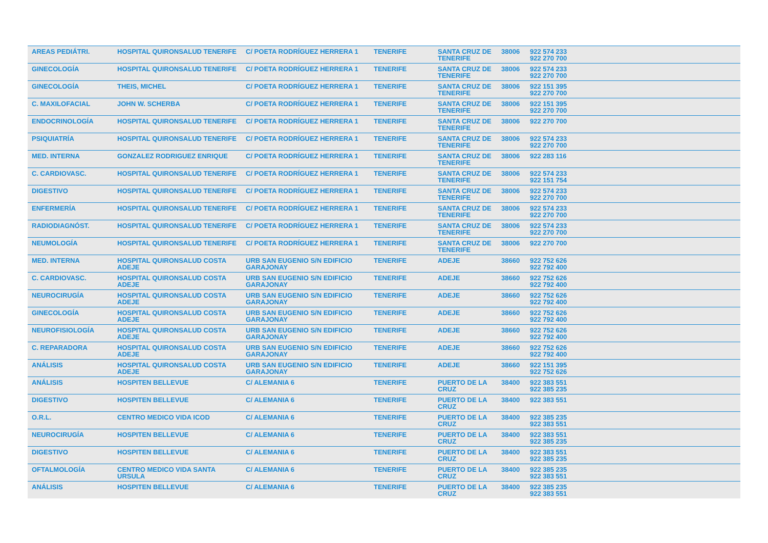| AREAS PEDIÁTRI. | HOSPITAL QUIRONSALUD TENERIFE | C/ POETA RODRÍGUEZ HERRERA 1 | TENERIFE | SANTA CRUZ DE TENERIFE | 38006 | 922 574 233 922 270 700 |
| GINECOLOGÍA | HOSPITAL QUIRONSALUD TENERIFE | C/ POETA RODRÍGUEZ HERRERA 1 | TENERIFE | SANTA CRUZ DE TENERIFE | 38006 | 922 574 233 922 270 700 |
| GINECOLOGÍA | THEIS, MICHEL | C/ POETA RODRÍGUEZ HERRERA 1 | TENERIFE | SANTA CRUZ DE TENERIFE | 38006 | 922 151 395 922 270 700 |
| C. MAXILOFACIAL | JOHN W. SCHERBA | C/ POETA RODRÍGUEZ HERRERA 1 | TENERIFE | SANTA CRUZ DE TENERIFE | 38006 | 922 151 395 922 270 700 |
| ENDOCRINOLOGÍA | HOSPITAL QUIRONSALUD TENERIFE | C/ POETA RODRÍGUEZ HERRERA 1 | TENERIFE | SANTA CRUZ DE TENERIFE | 38006 | 922 270 700 |
| PSIQUIATRÍA | HOSPITAL QUIRONSALUD TENERIFE | C/ POETA RODRÍGUEZ HERRERA 1 | TENERIFE | SANTA CRUZ DE TENERIFE | 38006 | 922 574 233 922 270 700 |
| MED. INTERNA | GONZALEZ RODRIGUEZ ENRIQUE | C/ POETA RODRÍGUEZ HERRERA 1 | TENERIFE | SANTA CRUZ DE TENERIFE | 38006 | 922 283 116 |
| C. CARDIOVASC. | HOSPITAL QUIRONSALUD TENERIFE | C/ POETA RODRÍGUEZ HERRERA 1 | TENERIFE | SANTA CRUZ DE TENERIFE | 38006 | 922 574 233 922 151 754 |
| DIGESTIVO | HOSPITAL QUIRONSALUD TENERIFE | C/ POETA RODRÍGUEZ HERRERA 1 | TENERIFE | SANTA CRUZ DE TENERIFE | 38006 | 922 574 233 922 270 700 |
| ENFERMERÍA | HOSPITAL QUIRONSALUD TENERIFE | C/ POETA RODRÍGUEZ HERRERA 1 | TENERIFE | SANTA CRUZ DE TENERIFE | 38006 | 922 574 233 922 270 700 |
| RADIODIAGNÓST. | HOSPITAL QUIRONSALUD TENERIFE | C/ POETA RODRÍGUEZ HERRERA 1 | TENERIFE | SANTA CRUZ DE TENERIFE | 38006 | 922 574 233 922 270 700 |
| NEUMOLOGÍA | HOSPITAL QUIRONSALUD TENERIFE | C/ POETA RODRÍGUEZ HERRERA 1 | TENERIFE | SANTA CRUZ DE TENERIFE | 38006 | 922 270 700 |
| MED. INTERNA | HOSPITAL QUIRONSALUD COSTA ADEJE | URB SAN EUGENIO S/N EDIFICIO GARAJONAY | TENERIFE | ADEJE | 38660 | 922 752 626 922 792 400 |
| C. CARDIOVASC. | HOSPITAL QUIRONSALUD COSTA ADEJE | URB SAN EUGENIO S/N EDIFICIO GARAJONAY | TENERIFE | ADEJE | 38660 | 922 752 626 922 792 400 |
| NEUROCIRUGÍA | HOSPITAL QUIRONSALUD COSTA ADEJE | URB SAN EUGENIO S/N EDIFICIO GARAJONAY | TENERIFE | ADEJE | 38660 | 922 752 626 922 792 400 |
| GINECOLOGÍA | HOSPITAL QUIRONSALUD COSTA ADEJE | URB SAN EUGENIO S/N EDIFICIO GARAJONAY | TENERIFE | ADEJE | 38660 | 922 752 626 922 792 400 |
| NEUROFISIOLOGÍA | HOSPITAL QUIRONSALUD COSTA ADEJE | URB SAN EUGENIO S/N EDIFICIO GARAJONAY | TENERIFE | ADEJE | 38660 | 922 752 626 922 792 400 |
| C. REPARADORA | HOSPITAL QUIRONSALUD COSTA ADEJE | URB SAN EUGENIO S/N EDIFICIO GARAJONAY | TENERIFE | ADEJE | 38660 | 922 752 626 922 792 400 |
| ANÁLISIS | HOSPITAL QUIRONSALUD COSTA ADEJE | URB SAN EUGENIO S/N EDIFICIO GARAJONAY | TENERIFE | ADEJE | 38660 | 922 151 395 922 752 626 |
| ANÁLISIS | HOSPITEN BELLEVUE | C/ ALEMANIA 6 | TENERIFE | PUERTO DE LA CRUZ | 38400 | 922 383 551 922 385 235 |
| DIGESTIVO | HOSPITEN BELLEVUE | C/ ALEMANIA 6 | TENERIFE | PUERTO DE LA CRUZ | 38400 | 922 383 551 |
| O.R.L. | CENTRO MEDICO VIDA ICOD | C/ ALEMANIA 6 | TENERIFE | PUERTO DE LA CRUZ | 38400 | 922 385 235 922 383 551 |
| NEUROCIRUGÍA | HOSPITEN BELLEVUE | C/ ALEMANIA 6 | TENERIFE | PUERTO DE LA CRUZ | 38400 | 922 383 551 922 385 235 |
| DIGESTIVO | HOSPITEN BELLEVUE | C/ ALEMANIA 6 | TENERIFE | PUERTO DE LA CRUZ | 38400 | 922 383 551 922 385 235 |
| OFTALMOLOGÍA | CENTRO MEDICO VIDA SANTA URSULA | C/ ALEMANIA 6 | TENERIFE | PUERTO DE LA CRUZ | 38400 | 922 385 235 922 383 551 |
| ANÁLISIS | HOSPITEN BELLEVUE | C/ ALEMANIA 6 | TENERIFE | PUERTO DE LA CRUZ | 38400 | 922 385 235 922 383 551 |